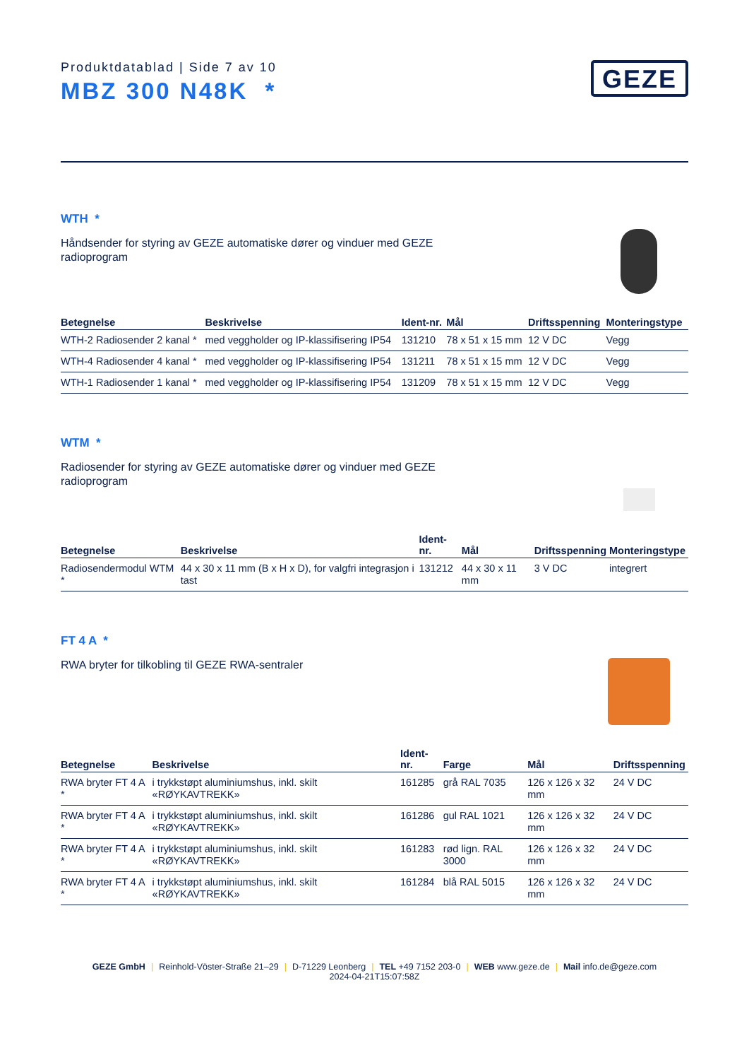Produktdatablad | Side 7 av 10
MBZ 300 N48K *
GEZE
WTH *
Håndsender for styring av GEZE automatiske dører og vinduer med GEZE radioprogram
| Betegnelse | Beskrivelse | Ident-nr. | Mål | Driftsspenning | Monteringstype |
| --- | --- | --- | --- | --- | --- |
| WTH-2 Radiosender 2 kanal * | med veggholder og IP-klassifisering IP54 | 131210 | 78 x 51 x 15 mm | 12 V DC | Vegg |
| WTH-4 Radiosender 4 kanal * | med veggholder og IP-klassifisering IP54 | 131211 | 78 x 51 x 15 mm | 12 V DC | Vegg |
| WTH-1 Radiosender 1 kanal * | med veggholder og IP-klassifisering IP54 | 131209 | 78 x 51 x 15 mm | 12 V DC | Vegg |
WTM *
Radiosender for styring av GEZE automatiske dører og vinduer med GEZE radioprogram
| Betegnelse | Beskrivelse | Ident-nr. | Mål | Driftsspenning | Monteringstype |
| --- | --- | --- | --- | --- | --- |
| Radiosendermodul WTM * | 44 x 30 x 11 mm (B x H x D), for valgfri integrasjon i tast | 131212 | 44 x 30 x 11 mm | 3 V DC | integrert |
FT 4 A *
RWA bryter for tilkobling til GEZE RWA-sentraler
| Betegnelse | Beskrivelse | Ident-nr. | Farge | Mål | Driftsspenning |
| --- | --- | --- | --- | --- | --- |
| RWA bryter FT 4 A * | i trykkstøpt aluminiumshus, inkl. skilt «RØYKAVTREKK» | 161285 | grå RAL 7035 | 126 x 126 x 32 mm | 24 V DC |
| RWA bryter FT 4 A * | i trykkstøpt aluminiumshus, inkl. skilt «RØYKAVTREKK» | 161286 | gul RAL 1021 | 126 x 126 x 32 mm | 24 V DC |
| RWA bryter FT 4 A * | i trykkstøpt aluminiumshus, inkl. skilt «RØYKAVTREKK» | 161283 | rød lign. RAL 3000 | 126 x 126 x 32 mm | 24 V DC |
| RWA bryter FT 4 A * | i trykkstøpt aluminiumshus, inkl. skilt «RØYKAVTREKK» | 161284 | blå RAL 5015 | 126 x 126 x 32 mm | 24 V DC |
GEZE GmbH | Reinhold-Vöster-Straße 21–29 | D-71229 Leonberg | TEL +49 7152 203-0 | WEB www.geze.de | Mail info.de@geze.com
2024-04-21T15:07:58Z